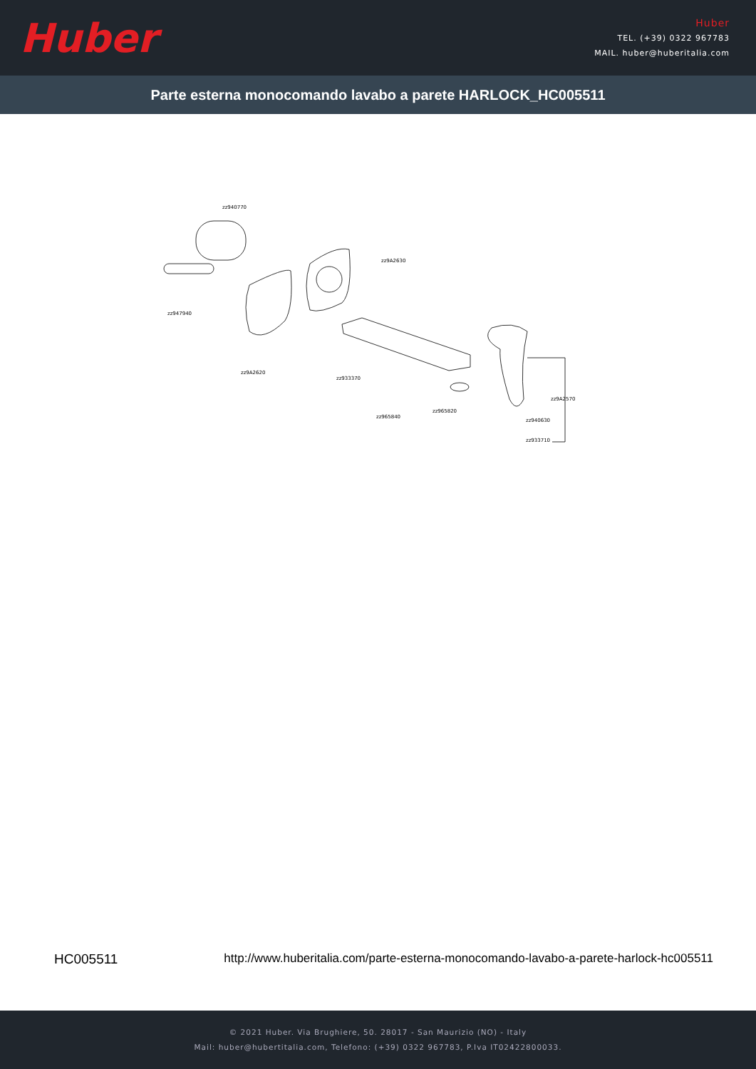Huber
Huber
TEL. (+39) 0322 967783
MAIL. huber@huberitalia.com
Parte esterna monocomando lavabo a parete HARLOCK_HC005511
zz940770
zz947940
zz9A2620
zz9A2630
zz933370
zz965840
zz965820
zz9A2570
zz940630
zz933710
HC005511 http://www.huberitalia.com/parte-esterna-monocomando-lavabo-a-parete-harlock-hc005511
© 2021 Huber. Via Brughiere, 50. 28017 - San Maurizio (NO) - Italy
Mail: huber@hubertitalia.com, Telefono: (+39) 0322 967783, P.Iva IT02422800033.